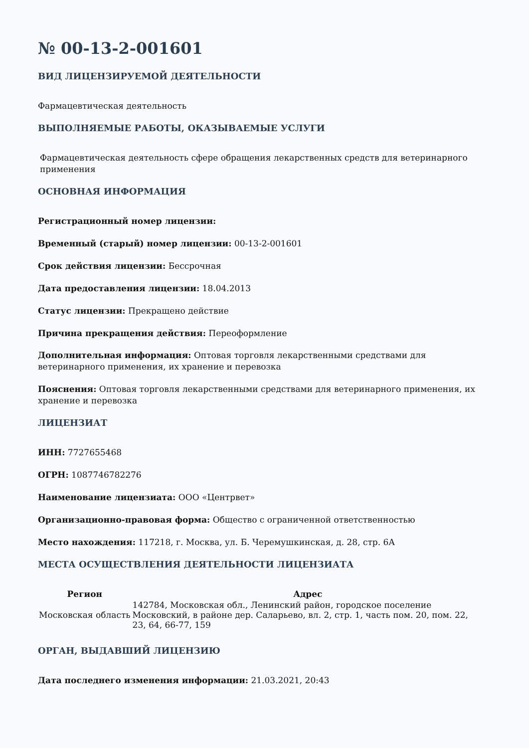№ 00-13-2-001601
ВИД ЛИЦЕНЗИРУЕМОЙ ДЕЯТЕЛЬНОСТИ
Фармацевтическая деятельность
ВЫПОЛНЯЕМЫЕ РАБОТЫ, ОКАЗЫВАЕМЫЕ УСЛУГИ
Фармацевтическая деятельность сфере обращения лекарственных средств для ветеринарного применения
ОСНОВНАЯ ИНФОРМАЦИЯ
Регистрационный номер лицензии:
Временный (старый) номер лицензии: 00-13-2-001601
Срок действия лицензии: Бессрочная
Дата предоставления лицензии: 18.04.2013
Статус лицензии: Прекращено действие
Причина прекращения действия: Переоформление
Дополнительная информация: Оптовая торговля лекарственными средствами для
ветеринарного применения, их хранение и перевозка
Пояснения: Оптовая торговля лекарственными средствами для ветеринарного применения, их хранение и перевозка
ЛИЦЕНЗИАТ
ИНН: 7727655468
ОГРН: 1087746782276
Наименование лицензиата: ООО «Центрвет»
Организационно-правовая форма: Общество с ограниченной ответственностью
Место нахождения: 117218, г. Москва, ул. Б. Черемушкинская, д. 28, стр. 6А
МЕСТА ОСУЩЕСТВЛЕНИЯ ДЕЯТЕЛЬНОСТИ ЛИЦЕНЗИАТА
| Регион | Адрес |
| --- | --- |
| Московская область | 142784, Московская обл., Ленинский район, городское поселение Московский, в районе дер. Саларьево, вл. 2, стр. 1, часть пом. 20, пом. 22, 23, 64, 66-77, 159 |
ОРГАН, ВЫДАВШИЙ ЛИЦЕНЗИЮ
Дата последнего изменения информации: 21.03.2021, 20:43